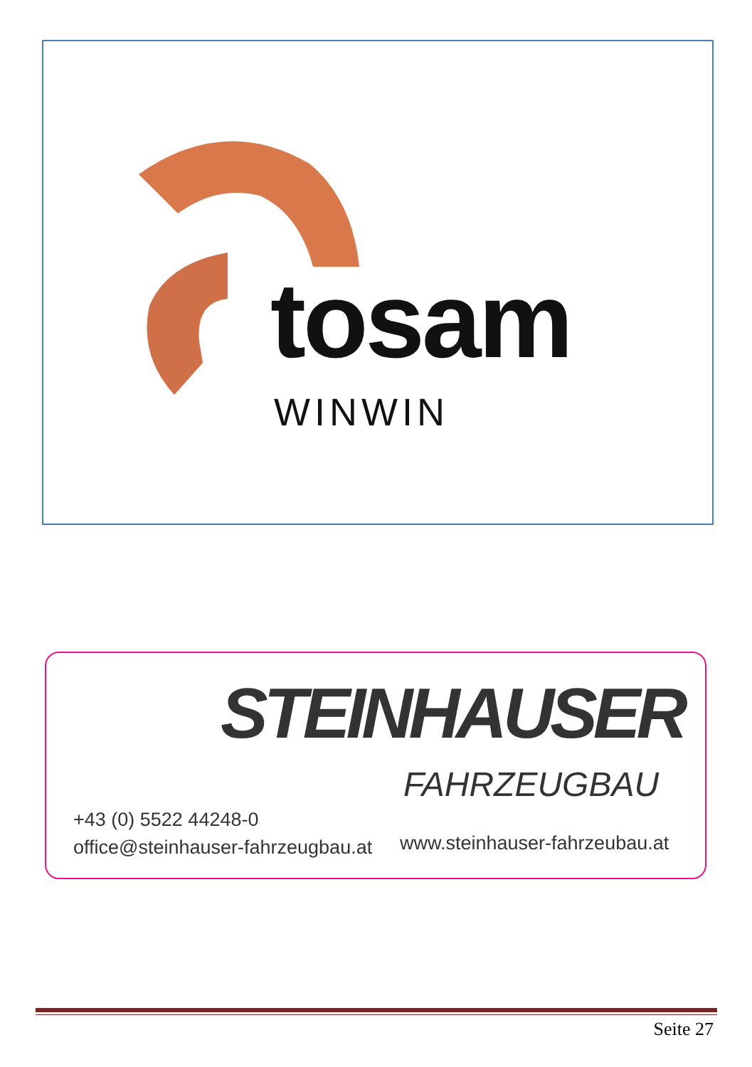tosam
WINWIN
STEINHAUSER
FAHRZEUGBAU
+43 (0) 5522 44248-0
office@steinhauser-fahrzeugbau.at
www.steinhauser-fahrzeubau.at
Seite 27